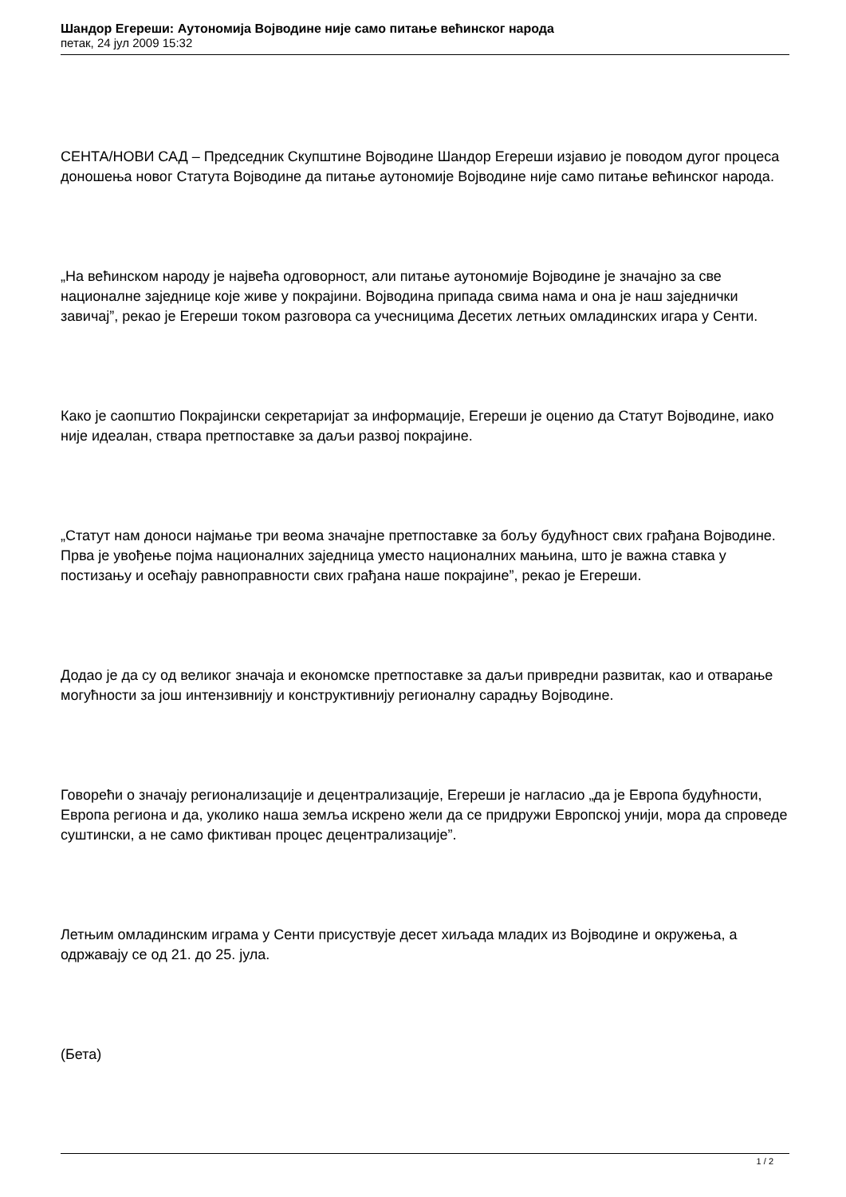Шандор Егереши: Аутономија Војводине није само питање већинског народа
петак, 24 јул 2009 15:32
СЕНТА/НОВИ САД – Председник Скупштине Војводине Шандор Егереши изјавио је поводом дугог процеса доношења новог Статута Војводине да питање аутономије Војводине није само питање већинског народа.
„На већинском народу је највећа одговорност, али питање аутономије Војводине је значајно за све националне заједнице које живе у покрајини. Војводина припада свима нама и она је наш заједнички завичај”, рекао је Егереши током разговора са учесницима Десетих летњих омладинских игара у Сенти.
Како је саопштио Покрајински секретаријат за информације, Егереши је оценио да Статут Војводине, иако није идеалан, ствара претпоставке за даљи развој покрајине.
„Статут нам доноси најмање три веома значајне претпоставке за бољу будућност свих грађана Војводине. Прва је увођење појма националних заједница уместо националних мањина, што је важна ставка у постизању и осећају равноправности свих грађана наше покрајине”, рекао је Егереши.
Додао је да су од великог значаја и економске претпоставке за даљи привредни развитак, као и отварање могућности за још интензивнију и конструктивнију регионалну сарадњу Војводине.
Говорећи о значају регионализације и децентрализације, Егереши је нагласио „да је Европа будућности, Европа региона и да, уколико наша земља искрено жели да се придружи Европској унији, мора да спроведе суштински, а не само фиктиван процес децентрализације”.
Летњим омладинским играма у Сенти присуствује десет хиљада младих из Војводине и окружења, а одржавају се од 21. до 25. јула.
(Бета)
1 / 2